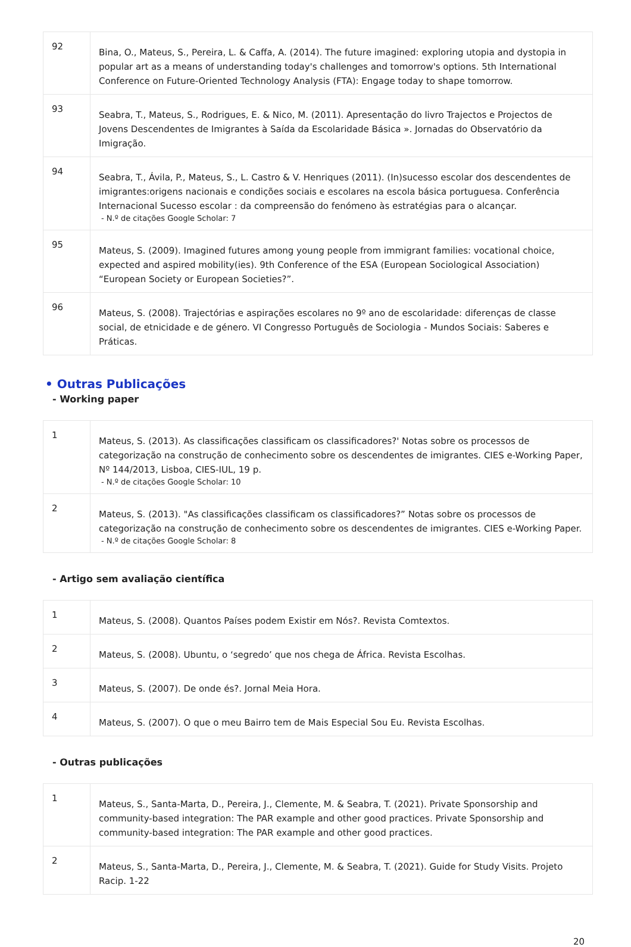| 92 | Bina, O., Mateus, S., Pereira, L. & Caffa, A. (2014). The future imagined: exploring utopia and dystopia in popular art as a means of understanding today's challenges and tomorrow's options. 5th International Conference on Future-Oriented Technology Analysis (FTA): Engage today to shape tomorrow. |
| 93 | Seabra, T., Mateus, S., Rodrigues, E. & Nico, M. (2011). Apresentação do livro Trajectos e Projectos de Jovens Descendentes de Imigrantes à Saída da Escolaridade Básica ». Jornadas do Observatório da Imigração. |
| 94 | Seabra, T., Ávila, P., Mateus, S., L. Castro & V. Henriques (2011). (In)sucesso escolar dos descendentes de imigrantes:origens nacionais e condições sociais e escolares na escola básica portuguesa. Conferência Internacional Sucesso escolar : da compreensão do fenómeno às estratégias para o alcançar. - N.º de citações Google Scholar: 7 |
| 95 | Mateus, S. (2009). Imagined futures among young people from immigrant families: vocational choice, expected and aspired mobility(ies). 9th Conference of the ESA (European Sociological Association) “European Society or European Societies?”. |
| 96 | Mateus, S. (2008). Trajectórias e aspirações escolares no 9º ano de escolaridade: diferenças de classe social, de etnicidade e de género. VI Congresso Português de Sociologia - Mundos Sociais: Saberes e Práticas. |
• Outras Publicações
- Working paper
| 1 | Mateus, S. (2013). As classificações classificam os classificadores?' Notas sobre os processos de categorização na construção de conhecimento sobre os descendentes de imigrantes. CIES e-Working Paper, Nº 144/2013, Lisboa, CIES-IUL, 19 p. - N.º de citações Google Scholar: 10 |
| 2 | Mateus, S. (2013). "As classificações classificam os classificadores?” Notas sobre os processos de categorização na construção de conhecimento sobre os descendentes de imigrantes. CIES e-Working Paper. - N.º de citações Google Scholar: 8 |
- Artigo sem avaliação científica
| 1 | Mateus, S. (2008). Quantos Países podem Existir em Nós?. Revista Comtextos. |
| 2 | Mateus, S. (2008). Ubuntu, o ‘segredo’ que nos chega de África. Revista Escolhas. |
| 3 | Mateus, S. (2007). De onde és?. Jornal Meia Hora. |
| 4 | Mateus, S. (2007). O que o meu Bairro tem de Mais Especial Sou Eu. Revista Escolhas. |
- Outras publicações
| 1 | Mateus, S., Santa-Marta, D., Pereira, J., Clemente, M. & Seabra, T. (2021). Private Sponsorship and community-based integration: The PAR example and other good practices. Private Sponsorship and community-based integration: The PAR example and other good practices. |
| 2 | Mateus, S., Santa-Marta, D., Pereira, J., Clemente, M. & Seabra, T. (2021). Guide for Study Visits. Projeto Racip. 1-22 |
20